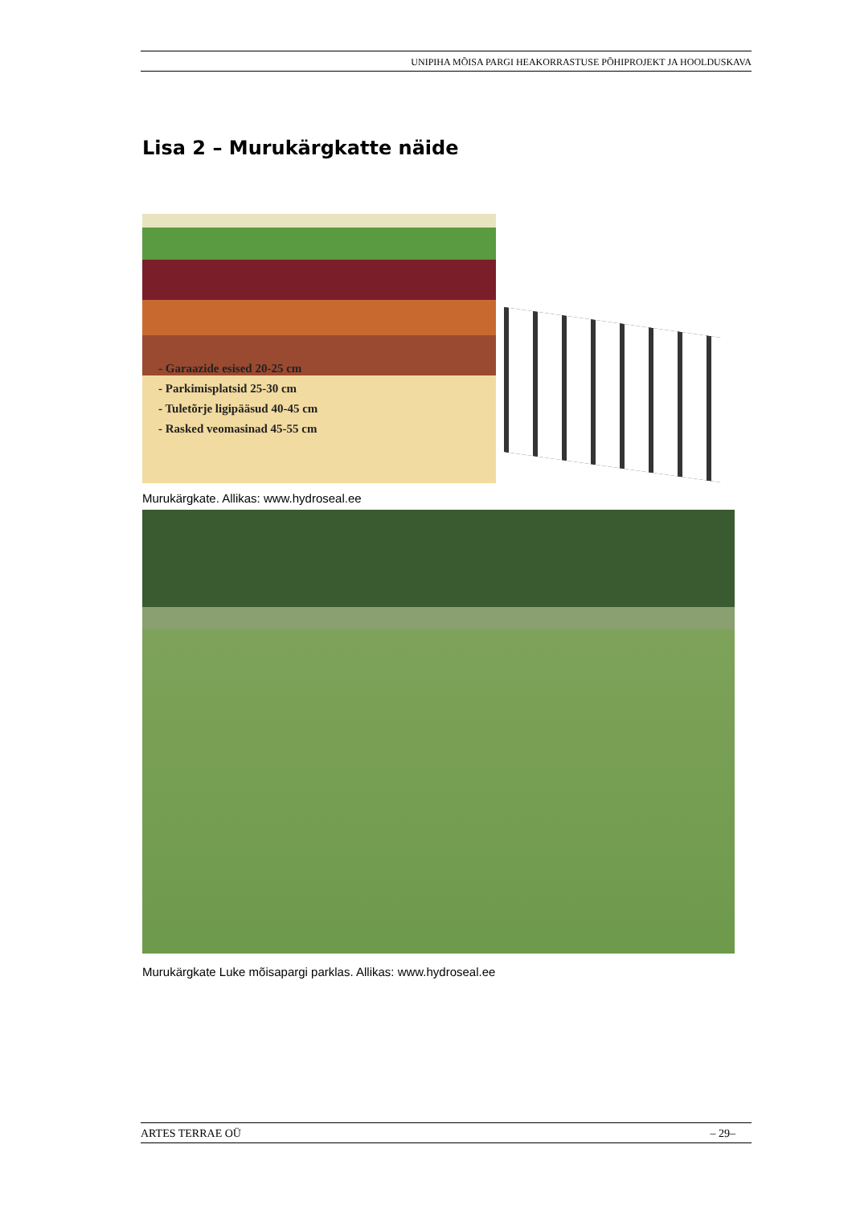UNIPIHA MÕISA PARGI HEAKORRASTUSE PÕHIPROJEKT JA HOOLDUSKAVA
Lisa 2 – Murukärgkatte näide
- Garaazide esised 20-25 cm
- Parkimisplatsid 25-30 cm
- Tuletõrje ligipääsud 40-45 cm
- Rasked veomasinad 45-55 cm
Murukärgkate. Allikas: www.hydroseal.ee
Murukärgkate Luke mõisapargi parklas. Allikas: www.hydroseal.ee
ARTES TERRAE OÜ – 29–